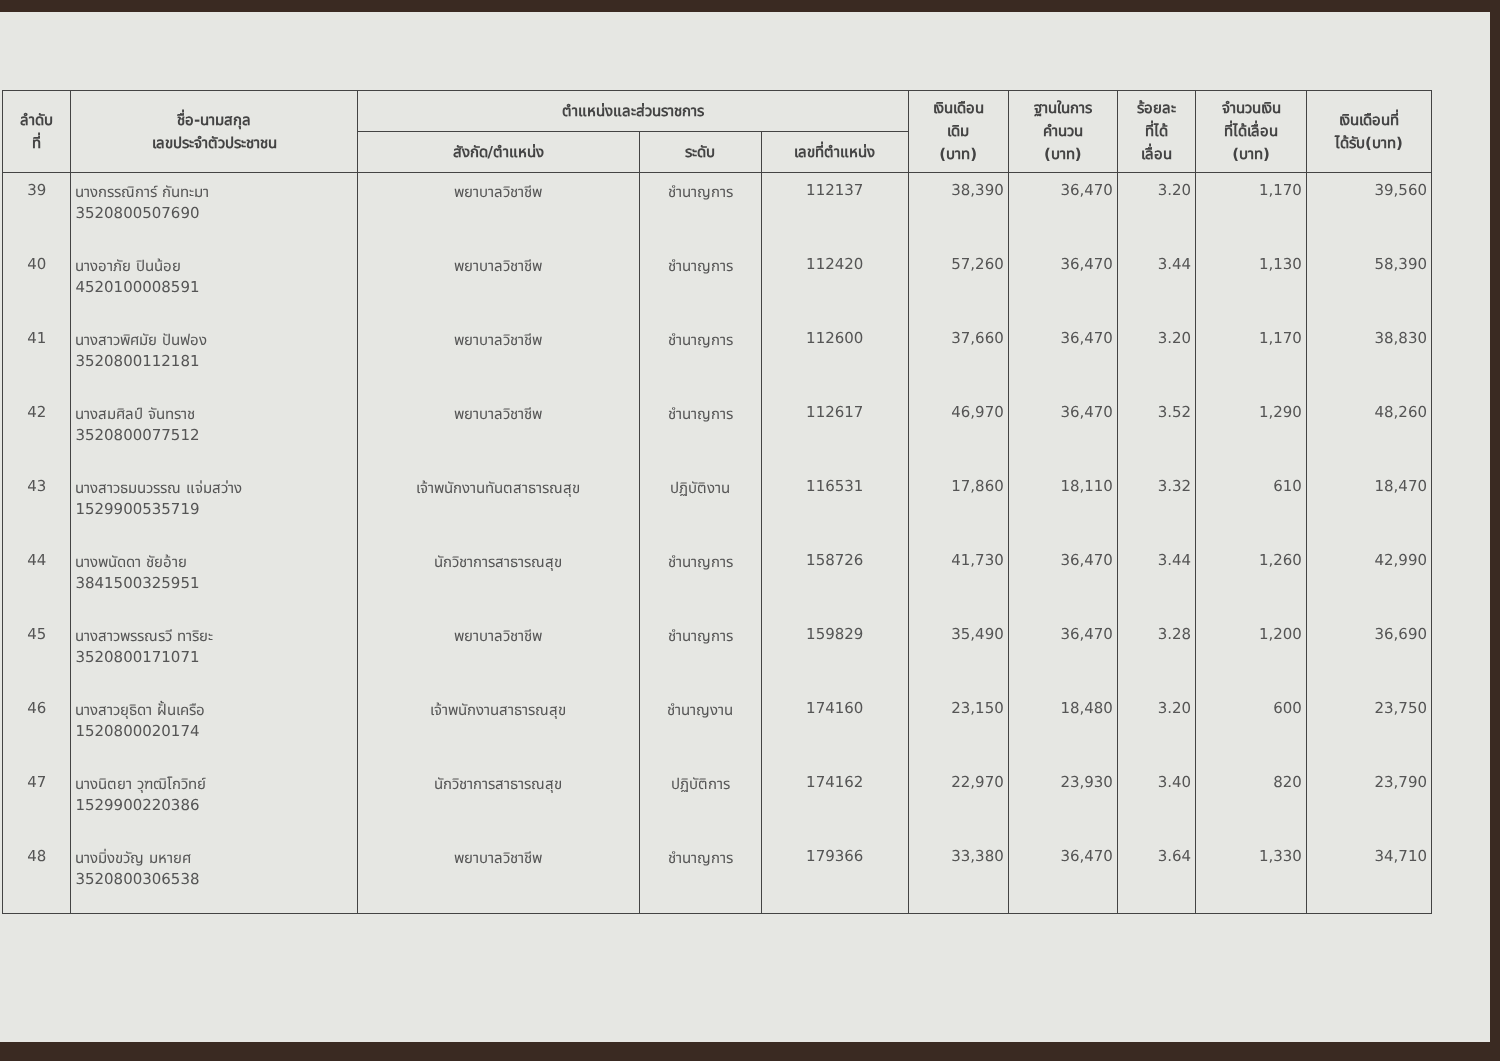| ลำดับ ที่ | ชื่อ-นามสกุล เลขประจำตัวประชาชน | ตำแหน่งและส่วนราชการ | | | เงินเดือน เดิม (บาท) | ฐานในการ คำนวน (บาท) | ร้อยละ ที่ได้ เลื่อน | จำนวนเงิน ที่ได้เลื่อน (บาท) | เงินเดือนที่ ได้รับ(บาท) |
| --- | --- | --- | --- | --- | --- | --- | --- | --- | --- |
| | | สังกัด/ตำแหน่ง | ระดับ | เลขที่ตำแหน่ง | | | | | |
| 39 | นางกรรณิการ์ กันทะมา 3520800507690 | พยาบาลวิชาชีพ | ชำนาญการ | 112137 | 38,390 | 36,470 | 3.20 | 1,170 | 39,560 |
| 40 | นางอาภัย ปินน้อย 4520100008591 | พยาบาลวิชาชีพ | ชำนาญการ | 112420 | 57,260 | 36,470 | 3.44 | 1,130 | 58,390 |
| 41 | นางสาวพิศมัย ปันฟอง 3520800112181 | พยาบาลวิชาชีพ | ชำนาญการ | 112600 | 37,660 | 36,470 | 3.20 | 1,170 | 38,830 |
| 42 | นางสมศิลป์ จันทราช 3520800077512 | พยาบาลวิชาชีพ | ชำนาญการ | 112617 | 46,970 | 36,470 | 3.52 | 1,290 | 48,260 |
| 43 | นางสาวธมนวรรณ แจ่มสว่าง 1529900535719 | เจ้าพนักงานทันตสาธารณสุข | ปฏิบัติงาน | 116531 | 17,860 | 18,110 | 3.32 | 610 | 18,470 |
| 44 | นางพนัดดา ชัยอ้าย 3841500325951 | นักวิชาการสาธารณสุข | ชำนาญการ | 158726 | 41,730 | 36,470 | 3.44 | 1,260 | 42,990 |
| 45 | นางสาวพรรณรวี ทาริยะ 3520800171071 | พยาบาลวิชาชีพ | ชำนาญการ | 159829 | 35,490 | 36,470 | 3.28 | 1,200 | 36,690 |
| 46 | นางสาวยุธิดา ฝั้นเครือ 1520800020174 | เจ้าพนักงานสาธารณสุข | ชำนาญงาน | 174160 | 23,150 | 18,480 | 3.20 | 600 | 23,750 |
| 47 | นางนิตยา วุฑฒิโกวิทย์ 1529900220386 | นักวิชาการสาธารณสุข | ปฏิบัติการ | 174162 | 22,970 | 23,930 | 3.40 | 820 | 23,790 |
| 48 | นางมิ่งขวัญ มหายศ 3520800306538 | พยาบาลวิชาชีพ | ชำนาญการ | 179366 | 33,380 | 36,470 | 3.64 | 1,330 | 34,710 |